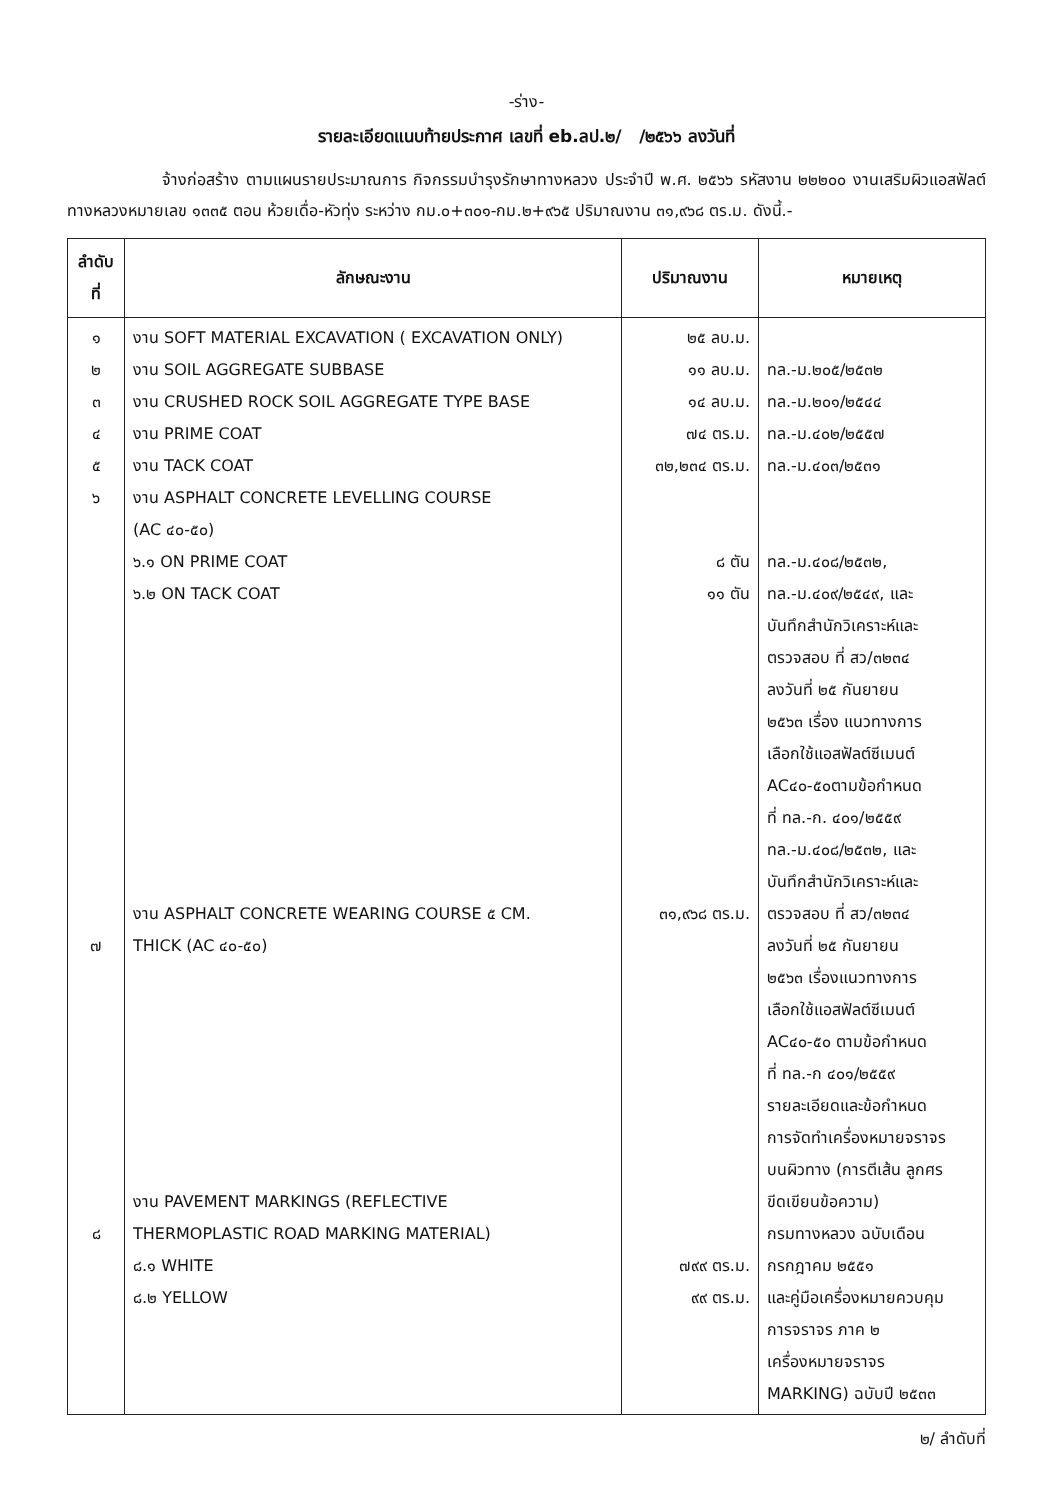-ร่าง-
รายละเอียดแนบท้ายประกาศ เลขที่ eb.ลป.๒/ /๒๕๖๖ ลงวันที่
จ้างก่อสร้าง ตามแผนรายประมาณการ กิจกรรมบำรุงรักษาทางหลวง ประจำปี พ.ศ. ๒๕๖๖ รหัสงาน ๒๒๒๐๐ งานเสริมผิวแอสฟัลต์ ทางหลวงหมายเลข ๑๓๓๕ ตอน ห้วยเดื่อ-หัวทุ่ง ระหว่าง กม.๐+๓๐๑-กม.๒+๙๖๕ ปริมาณงาน ๓๑,๙๖๘ ตร.ม. ดังนี้.-
| ลำดับ ที่ | ลักษณะงาน | ปริมาณงาน | หมายเหตุ |
| --- | --- | --- | --- |
| ๑ ๒ ๓ ๔ ๕ ๖ ๗ ๘ | งาน SOFT MATERIAL EXCAVATION ( EXCAVATION ONLY) งาน SOIL AGGREGATE SUBBASE งาน CRUSHED ROCK SOIL AGGREGATE TYPE BASE งาน PRIME COAT งาน TACK COAT งาน ASPHALT CONCRETE LEVELLING COURSE (AC ๔๐-๕๐) ๖.๑ ON PRIME COAT ๖.๒ ON TACK COAT งาน ASPHALT CONCRETE WEARING COURSE ๕ CM. THICK (AC ๔๐-๕๐) งาน PAVEMENT MARKINGS (REFLECTIVE THERMOPLASTIC ROAD MARKING MATERIAL) ๘.๑ WHITE ๘.๒ YELLOW | ๒๕ ลบ.ม. ๑๑ ลบ.ม. ๑๔ ลบ.ม. ๗๔ ตร.ม. ๓๒,๒๓๔ ตร.ม. ๘ ตัน ๑๑ ตัน ๓๑,๙๖๘ ตร.ม. ๗๙๙ ตร.ม. ๙๙ ตร.ม. | ทล.-ม.๒๐๕/๒๕๓๒ ทล.-ม.๒๐๑/๒๕๔๔ ทล.-ม.๔๐๒/๒๕๕๗ ทล.-ม.๔๐๓/๒๕๓๑ ทล.-ม.๔๐๘/๒๕๓๒, ทล.-ม.๔๐๙/๒๕๔๙, และ บันทึกสำนักวิเคราะห์และ ตรวจสอบ ที่ สว/๓๒๓๔ ลงวันที่ ๒๕ กันยายน ๒๕๖๓ เรื่อง แนวทางการ เลือกใช้แอสฟัลต์ซีเมนต์ AC๔๐-๕๐ตามข้อกำหนด ที่ ทล.-ก. ๔๐๑/๒๕๕๙ ทล.-ม.๔๐๘/๒๕๓๒, และ บันทึกสำนักวิเคราะห์และ ตรวจสอบ ที่ สว/๓๒๓๔ ลงวันที่ ๒๕ กันยายน ๒๕๖๓ เรื่องแนวทางการ เลือกใช้แอสฟัลต์ซีเมนต์ AC๔๐-๕๐ ตามข้อกำหนด ที่ ทล.-ก ๔๐๑/๒๕๕๙ รายละเอียดและข้อกำหนด การจัดทำเครื่องหมายจราจร บนผิวทาง (การตีเส้น ลูกศร ขีดเขียนข้อความ) กรมทางหลวง ฉบับเดือน กรกฎาคม ๒๕๕๑ และคู่มือเครื่องหมายควบคุม การจราจร ภาค ๒ เครื่องหมายจราจร MARKING) ฉบับปี ๒๕๓๓ |
๒/ ลำดับที่